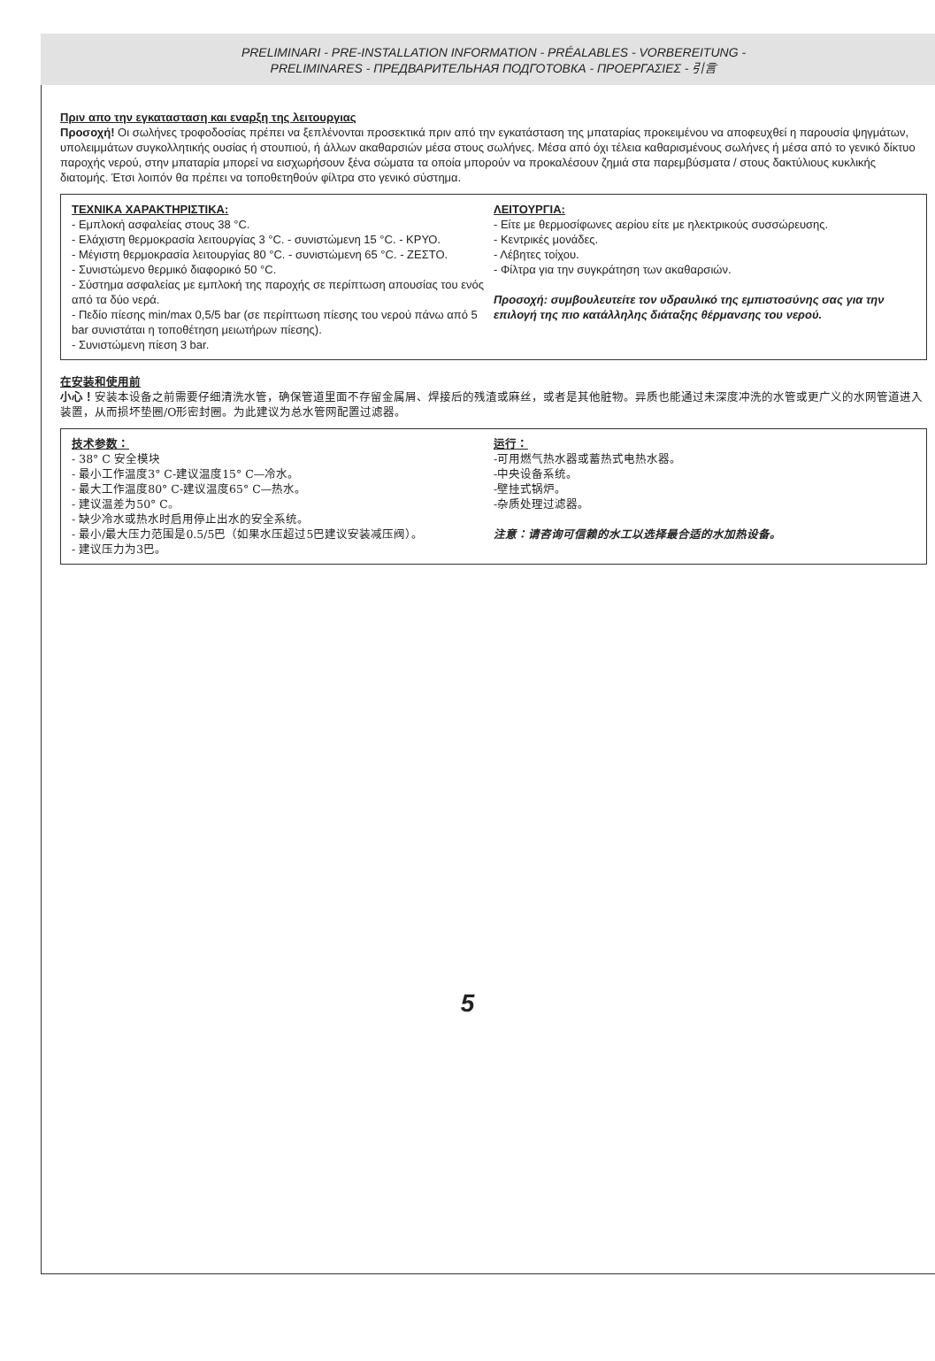PRELIMINARI - PRE-INSTALLATION INFORMATION - PRÉALABLES - VORBEREITUNG -
PRELIMINARES - ПРЕДВАРИТЕЛЬНАЯ ПОДГОТОВКА - ΠΡΟΕΡΓΑΣΙΕΣ - 引言
Πριν απο την εγκατασταση και εναρξη της λειτουργιας
Προσοχή! Οι σωλήνες τροφοδοσίας πρέπει να ξεπλένονται προσεκτικά πριν από την εγκατάσταση της μπαταρίας προκειμένου να αποφευχθεί η παρουσία ψηγμάτων, υπολειμμάτων συγκολλητικής ουσίας ή στουπιού, ή άλλων ακαθαρσιών μέσα στους σωλήνες. Μέσα από όχι τέλεια καθαρισμένους σωλήνες ή μέσα από το γενικό δίκτυο παροχής νερού, στην μπαταρία μπορεί να εισχωρήσουν ξένα σώματα τα οποία μπορούν να προκαλέσουν ζημιά στα παρεμβύσματα / στους δακτύλιους κυκλικής διατομής. Έτσι λοιπόν θα πρέπει να τοποθετηθούν φίλτρα στο γενικό σύστημα.
ΤΕΧΝΙΚΑ ΧΑΡΑΚΤΗΡΙΣΤΙΚΑ:
- Εμπλοκή ασφαλείας στους 38 °C.
- Ελάχιστη θερμοκρασία λειτουργίας 3 °C. - συνιστώμενη 15 °C. - ΚΡΥΟ.
- Μέγιστη θερμοκρασία λειτουργίας 80 °C. - συνιστώμενη 65 °C. - ΖΕΣΤΟ.
- Συνιστώμενο θερμικό διαφορικό 50 °C.
- Σύστημα ασφαλείας με εμπλοκή της παροχής σε περίπτωση απουσίας του ενός από τα δύο νερά.
- Πεδίο πίεσης min/max 0,5/5 bar (σε περίπτωση πίεσης του νερού πάνω από 5 bar συνιστάται η τοποθέτηση μειωτήρων πίεσης).
- Συνιστώμενη πίεση 3 bar.
ΛΕΙΤΟΥΡΓΙΑ:
- Είτε με θερμοσίφωνες αερίου είτε με ηλεκτρικούς συσσώρευσης.
- Κεντρικές μονάδες.
- Λέβητες τοίχου.
- Φίλτρα για την συγκράτηση των ακαθαρσιών.
Προσοχή: συμβουλευτείτε τον υδραυλικό της εμπιστοσύνης σας για την επιλογή της πιο κατάλληλης διάταξης θέρμανσης του νερού.
在安装和使用前
小心！安装本设备之前需要仔细清洗水管，确保管道里面不存留金属屑、焊接后的残渣或麻丝，或者是其他脏物。异质也能通过未深度冲洗的水管或更广义的水网管道进入装置，从而损坏垫圈/O形密封圈。为此建议为总水管网配置过滤器。
技术参数：
- 38° C 安全模块
- 最小工作温度3° C-建议温度15° C—冷水。
- 最大工作温度80° C-建议温度65° C—热水。
- 建议温差为50° C。
- 缺少冷水或热水时启用停止出水的安全系统。
- 最小/最大压力范围是0.5/5巴（如果水压超过5巴建议安装减压阀）。
- 建议压力为3巴。
运行：
-可用燃气热水器或蓄热式电热水器。
-中央设备系统。
-壁挂式锅炉。
-杂质处理过滤器。
注意：请咨询可信赖的水工以选择最合适的水加热设备。
5